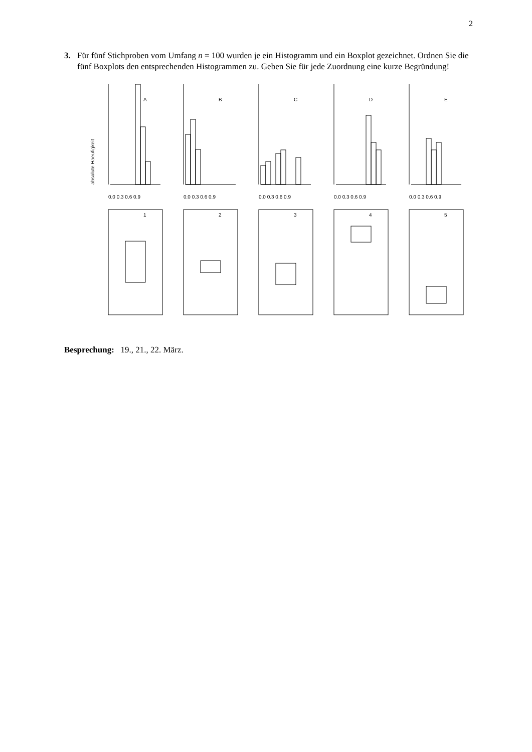2
3. Für fünf Stichproben vom Umfang n = 100 wurden je ein Histogramm und ein Boxplot gezeichnet. Ordnen Sie die fünf Boxplots den entsprechenden Histogrammen zu. Geben Sie für jede Zuordnung eine kurze Begründung!
absolute Haeufigkeit
A
B
C
D
E
0.0 0.3 0.6 0.9
0.0 0.3 0.6 0.9
0.0 0.3 0.6 0.9
0.0 0.3 0.6 0.9
0.0 0.3 0.6 0.9
1
2
3
4
5
Besprechung: 19., 21., 22. März.